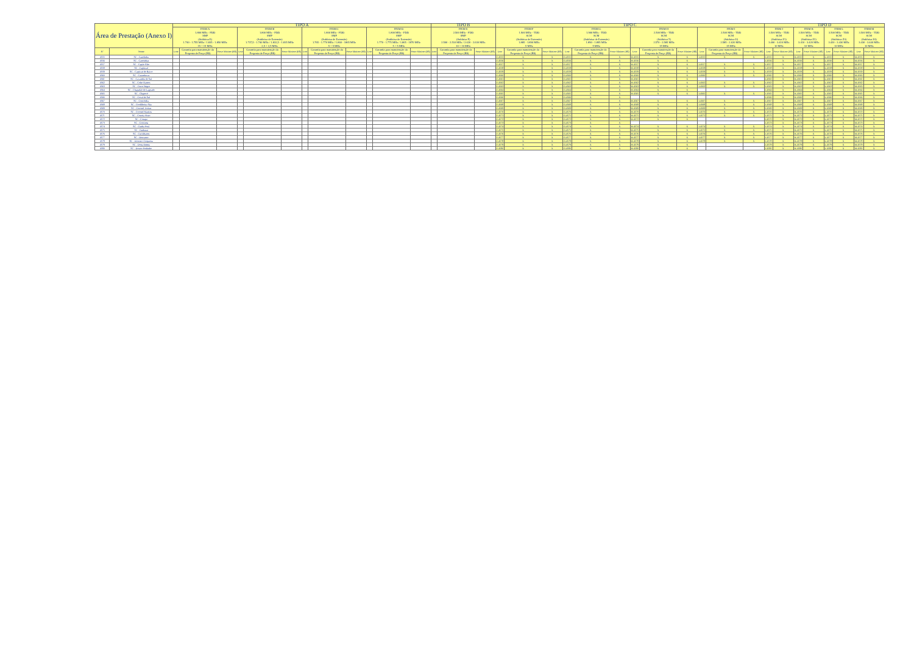| Área de Prestação (Anexo I) | | TIPO A | | | | | | | | | | | | TIPO B | | | TIPO C | | | | | | | | | | | | TIPO D | | | | | | | |
| --- | --- | --- | --- | --- | --- | --- | --- | --- | --- | --- | --- | --- | --- | --- | --- | --- | --- | --- | --- | --- | --- | --- | --- | --- | --- | --- | --- | --- | --- | --- | --- | --- | --- | --- | --- | --- |
| | | ITEM A 1.800 MHz - FDD SMP (Subfaixa E) 1.740 - 1.755 MHz / 1.835 - 1.850 MHz 15 + 15 MHz | | | ITEM B 1.800 MHz - FDD SMP (Subfaixa de Extensão) 1.737,5 - 1.740 MHz / 1.832,5 - 1.835 MHz 2,5 + 2,5 MHz | | | ITEM C 1.800 MHz - FDD SMP (Subfaixa de Extensão) 1.765 - 1.770 MHz / 1.860 - 1865 MHz 5 + 5 MHz | | | ITEM D 1.800 MHz - FDD SMP (Subfaixa de Extensão) 1.770 - 1.775 MHz / 1.865 - 1870 MHz 5 + 5 MHz | | | ITEM E 2.500 MHz - FDD SMP (Subfaixa P) 2.500 - 2.510 MHz / 2.620 - 2.630 MHz 10 + 10 MHz | | | ITEM F 1.900 MHz - TDD SCM (Subfaixa de Extensão) 1.885 - 1.890 MHz 5 MHz | | | ITEM G 1.900 MHz - TDD SCM (Subfaixa de Extensão) 1.890 - 1.895 MHz 5 MHz | | | ITEM H 2.500 MHz - TDD SCM (Subfaixa T) 2.570 - 2.585 MHz 15 MHz | | | ITEM I 2.500 MHz - TDD SCM (Subfaixa U) 2.585 - 2.620 MHz 35 MHz | | | ITEM J 3.500 MHz - TDD SCM (Subfaixa Z1) 3.400 - 3.410 MHz 10 MHz | | ITEM K 3.500 MHz - TDD SCM (Subfaixa Z2) 3.410 - 3.420 MHz 10 MHz | | ITEM L 3.500 MHz - TDD SCM (Subfaixa Z3) 3.420 - 3.430 MHz 10 MHz | | ITEM M 3.500 MHz - TDD SCM (Subfaixa Z4) 3.430 - 3.440 MHz 10 MHz | |
| Nº | Nome | Lote | Garantia para manutenção da Proposta de Preço (R$) | Preço Mínimo (R$) | Lote | Garantia para manutenção da Proposta de Preço (R$) | Preço Mínimo (R$) | Lote | Garantia para manutenção da Proposta de Preço (R$) | Preço Mínimo (R$) | Lote | Garantia para manutenção da Proposta de Preço (R$) | Preço Mínimo (R$) | Lote | Garantia para manutenção da Proposta de Preço (R$) | Preço Mínimo (R$) | Lote | Garantia para manutenção da Proposta de Preço (R$) | Preço Mínimo (R$) | Lote | Garantia para manutenção da Proposta de Preço (R$) | Preço Mínimo (R$) | Lote | Garantia para manutenção da Proposta de Preço (R$) | Preço Mínimo (R$) | Lote | Garantia para manutenção da Proposta de Preço (R$) | Preço Mínimo (R$) | Lote | Preço Mínimo (R$) | Lote | Preço Mínimo (R$) | Lote | Preço Mínimo (R$) | Lote | Preço Mínimo (R$) |
| 4555 | SC - Canelinha | | | | | | | | | | | | | | | | F-4555 | X | X | G-4555 | X | X | H-4555 | X | X | I-4555 | X | X | J-4555 | X | K-4555 | X | L-4555 | X | M-4555 | X |
| 4556 | SC - Canoinhas | | | | | | | | | | | | | | | | F-4556 | X | X | G-4556 | X | X | H-4556 | X | X | | | | J-4556 | X | K-4556 | X | L-4556 | X | M-4556 | X |
| 4557 | SC - Capão Alto | | | | | | | | | | | | | | | | F-4557 | X | X | G-4557 | X | X | H-4557 | X | X | I-4557 | X | X | J-4557 | X | K-4557 | X | L-4557 | X | M-4557 | X |
| 4558 | SC - Capinzal | | | | | | | | | | | | | | | | F-4558 | X | X | G-4558 | X | X | H-4558 | X | X | I-4558 | X | X | J-4558 | X | K-4558 | X | L-4558 | X | M-4558 | X |
| 4559 | SC - Capivari de Baixo | | | | | | | | | | | | | | | | F-4559 | X | X | G-4559 | X | X | H-4559 | X | X | I-4559 | X | X | J-4559 | X | K-4559 | X | L-4559 | X | M-4559 | X |
| 4560 | SC - Catanduvas | | | | | | | | | | | | | | | | F-4560 | X | X | G-4560 | X | X | H-4560 | X | X | I-4560 | X | X | J-4560 | X | K-4560 | X | L-4560 | X | M-4560 | X |
| 4561 | SC - Caxambu do Sul | | | | | | | | | | | | | | | | F-4561 | X | X | G-4561 | X | X | H-4561 | X | X | | | | J-4561 | X | K-4561 | X | L-4561 | X | M-4561 | X |
| 4562 | SC - Celso Ramos | | | | | | | | | | | | | | | | F-4562 | X | X | G-4562 | X | X | H-4562 | X | X | I-4562 | X | X | J-4562 | X | K-4562 | X | L-4562 | X | M-4562 | X |
| 4563 | SC - Cerro Negro | | | | | | | | | | | | | | | | F-4563 | X | X | G-4563 | X | X | H-4563 | X | X | I-4563 | X | X | J-4563 | X | K-4563 | X | L-4563 | X | M-4563 | X |
| 4564 | SC - Chapadão do Lageado | | | | | | | | | | | | | | | | F-4564 | X | X | G-4564 | X | X | H-4564 | X | X | | | | J-4564 | X | K-4564 | X | L-4564 | X | M-4564 | X |
| 4565 | SC - Chapecó | | | | | | | | | | | | | | | | F-4565 | X | X | G-4565 | X | X | H-4565 | X | X | I-4565 | X | X | J-4565 | X | K-4565 | X | L-4565 | X | M-4565 | X |
| 4566 | SC - Cocal do Sul | | | | | | | | | | | | | | | | F-4566 | X | X | G-4566 | X | X | | | | | | | J-4566 | X | K-4566 | X | L-4566 | X | M-4566 | X |
| 4567 | SC - Concórdia | | | | | | | | | | | | | | | | F-4567 | X | X | G-4567 | X | X | H-4567 | X | X | I-4567 | X | X | J-4567 | X | K-4567 | X | L-4567 | X | M-4567 | X |
| 4568 | SC - Cordilheira Alta | | | | | | | | | | | | | | | | F-4568 | X | X | G-4568 | X | X | H-4568 | X | X | I-4568 | X | X | J-4568 | X | K-4568 | X | L-4568 | X | M-4568 | X |
| 4569 | SC - Coronel Freitas | | | | | | | | | | | | | | | | F-4569 | X | X | G-4569 | X | X | H-4569 | X | X | I-4569 | X | X | J-4569 | X | K-4569 | X | L-4569 | X | M-4569 | X |
| 4570 | SC - Coronel Martins | | | | | | | | | | | | | | | | F-4570 | X | X | G-4570 | X | X | H-4570 | X | X | I-4570 | X | X | J-4570 | X | K-4570 | X | L-4570 | X | M-4570 | X |
| 4571 | SC - Correia Pinto | | | | | | | | | | | | | | | | F-4571 | X | X | G-4571 | X | X | H-4571 | X | X | I-4571 | X | X | J-4571 | X | K-4571 | X | L-4571 | X | M-4571 | X |
| 4572 | SC - Corupá | | | | | | | | | | | | | | | | F-4572 | X | X | G-4572 | X | X | H-4572 | X | X | | | | J-4572 | X | K-4572 | X | L-4572 | X | M-4572 | X |
| 4573 | SC - Criciúma | | | | | | | | | | | | | | | | F-4573 | X | X | G-4573 | X | X | | | | | | | J-4573 | X | K-4573 | X | L-4573 | X | M-4573 | X |
| 4574 | SC - Cunha Porã | | | | | | | | | | | | | | | | F-4574 | X | X | G-4574 | X | X | H-4574 | X | X | I-4574 | X | X | J-4574 | X | K-4574 | X | L-4574 | X | M-4574 | X |
| 4575 | SC - Cunhataí | | | | | | | | | | | | | | | | F-4575 | X | X | G-4575 | X | X | H-4575 | X | X | I-4575 | X | X | J-4575 | X | K-4575 | X | L-4575 | X | M-4575 | X |
| 4576 | SC - Curitibanos | | | | | | | | | | | | | | | | F-4576 | X | X | G-4576 | X | X | H-4576 | X | X | I-4576 | X | X | J-4576 | X | K-4576 | X | L-4576 | X | M-4576 | X |
| 4577 | SC - Descanso | | | | | | | | | | | | | | | | F-4577 | X | X | G-4577 | X | X | H-4577 | X | X | I-4577 | X | X | J-4577 | X | K-4577 | X | L-4577 | X | M-4577 | X |
| 4578 | SC - Dionísio Cerqueira | | | | | | | | | | | | | | | | F-4578 | X | X | G-4578 | X | X | H-4578 | X | X | I-4578 | X | X | J-4578 | X | K-4578 | X | L-4578 | X | M-4578 | X |
| 4579 | SC - Dona Emma | | | | | | | | | | | | | | | | F-4579 | X | X | G-4579 | X | X | H-4579 | X | X | | | | J-4579 | X | K-4579 | X | L-4579 | X | M-4579 | X |
| 4580 | SC - Doutor Pedrinho | | | | | | | | | | | | | | | | F-4580 | X | X | G-4580 | X | X | H-4580 | X | X | | | | J-4580 | X | K-4580 | X | L-4580 | X | M-4580 | X |